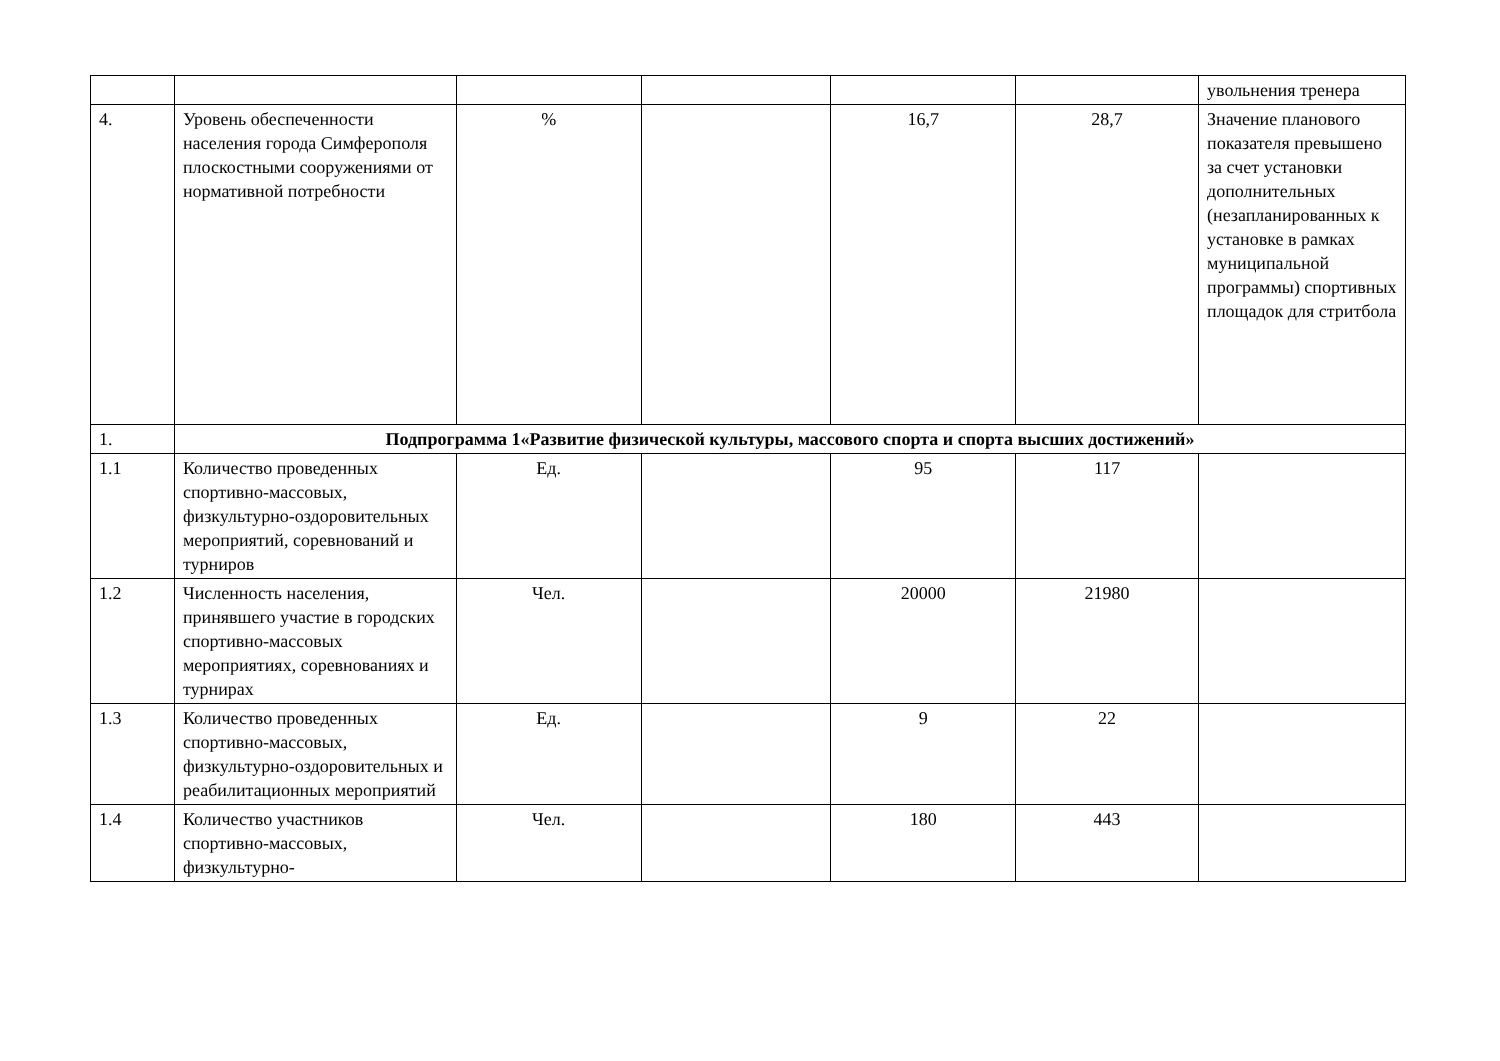| | | | | | | увольнения тренера |
| 4. | Уровень обеспеченности населения города Симферополя плоскостными сооружениями от нормативной потребности | % | | 16,7 | 28,7 | Значение планового показателя превышено за счет установки дополнительных (незапланированных к установке в рамках муниципальной программы) спортивных площадок для стритбола |
| 1. | Подпрограмма 1«Развитие физической культуры, массового спорта и спорта высших достижений» | | | | | |
| 1.1 | Количество проведенных спортивно-массовых, физкультурно-оздоровительных мероприятий, соревнований и турниров | Ед. | | 95 | 117 | |
| 1.2 | Численность населения, принявшего участие в городских спортивно-массовых мероприятиях, соревнованиях и турнирах | Чел. | | 20000 | 21980 | |
| 1.3 | Количество проведенных спортивно-массовых, физкультурно-оздоровительных и реабилитационных мероприятий | Ед. | | 9 | 22 | |
| 1.4 | Количество участников спортивно-массовых, физкультурно- | Чел. | | 180 | 443 | |